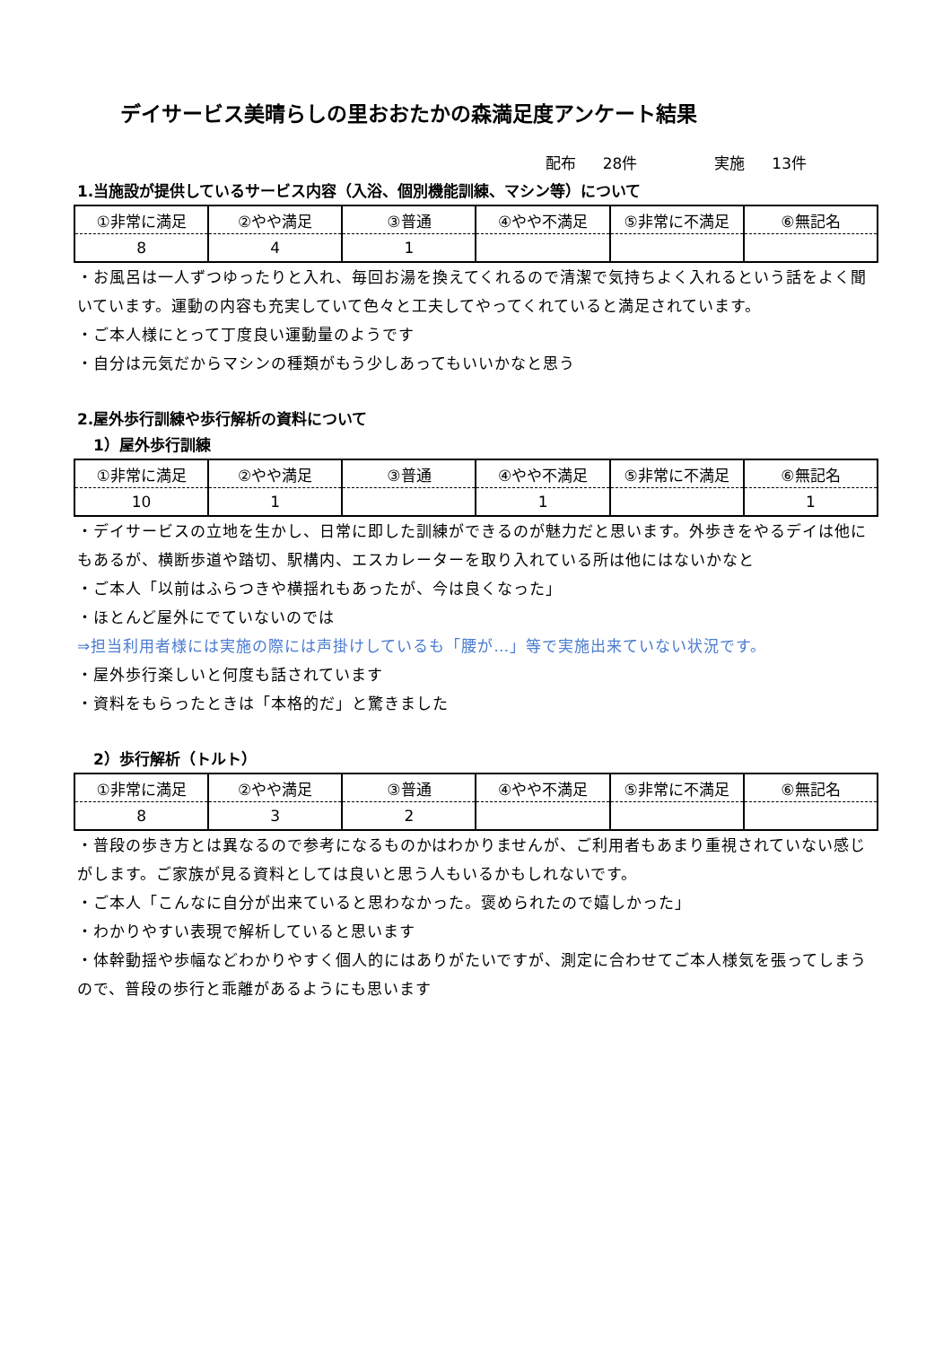デイサービス美晴らしの里おおたかの森満足度アンケート結果
配布 28件 実施 13件
1.当施設が提供しているサービス内容（入浴、個別機能訓練、マシン等）について
| ①非常に満足 | ②やや満足 | ③普通 | ④やや不満足 | ⑤非常に不満足 | ⑥無記名 |
| 8 | 4 | 1 | | | |
・お風呂は一人ずつゆったりと入れ、毎回お湯を換えてくれるので清潔で気持ちよく入れるという話をよく聞いています。運動の内容も充実していて色々と工夫してやってくれていると満足されています。
・ご本人様にとって丁度良い運動量のようです
・自分は元気だからマシンの種類がもう少しあってもいいかなと思う
2.屋外歩行訓練や歩行解析の資料について
1）屋外歩行訓練
| ①非常に満足 | ②やや満足 | ③普通 | ④やや不満足 | ⑤非常に不満足 | ⑥無記名 |
| 10 | 1 | | 1 | | 1 |
・デイサービスの立地を生かし、日常に即した訓練ができるのが魅力だと思います。外歩きをやるデイは他にもあるが、横断歩道や踏切、駅構内、エスカレーターを取り入れている所は他にはないかなと
・ご本人「以前はふらつきや横揺れもあったが、今は良くなった」
・ほとんど屋外にでていないのでは
⇒担当利用者様には実施の際には声掛けしているも「腰が…」等で実施出来ていない状況です。
・屋外歩行楽しいと何度も話されています
・資料をもらったときは「本格的だ」と驚きました
2）歩行解析（トルト）
| ①非常に満足 | ②やや満足 | ③普通 | ④やや不満足 | ⑤非常に不満足 | ⑥無記名 |
| 8 | 3 | 2 | | | |
・普段の歩き方とは異なるので参考になるものかはわかりませんが、ご利用者もあまり重視されていない感じがします。ご家族が見る資料としては良いと思う人もいるかもしれないです。
・ご本人「こんなに自分が出来ていると思わなかった。褒められたので嬉しかった」
・わかりやすい表現で解析していると思います
・体幹動揺や歩幅などわかりやすく個人的にはありがたいですが、測定に合わせてご本人様気を張ってしまうので、普段の歩行と乖離があるようにも思います